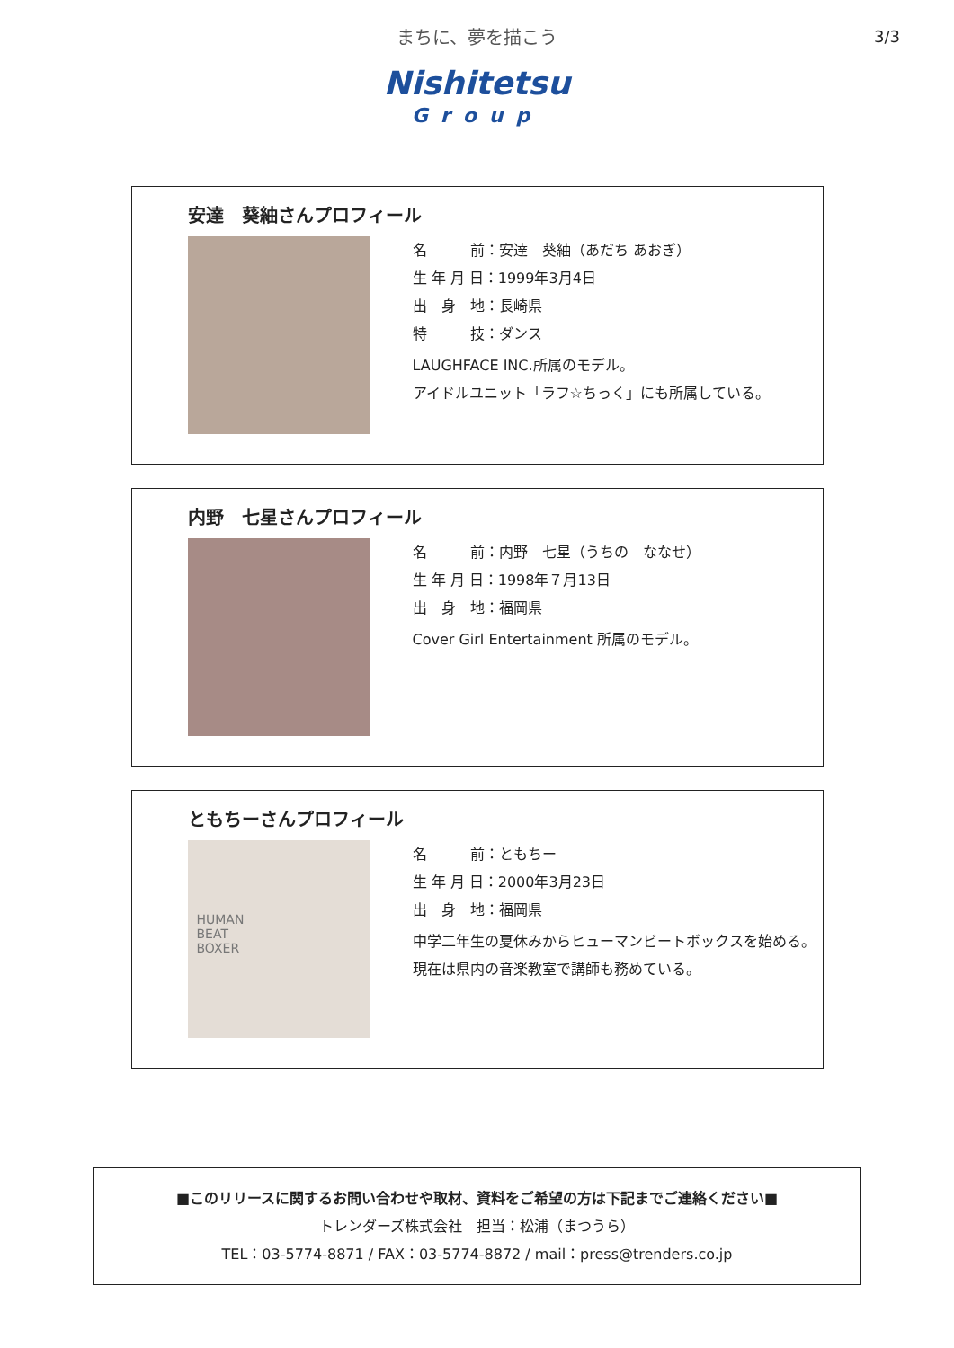まちに、夢を描こう
3/3
Nishitetsu
Group
安達　葵紬さんプロフィール
名　　　前：安達　葵紬（あだち あおぎ）
生 年 月 日：1999年3月4日
出　身　地：長崎県
特　　　技：ダンス
LAUGHFACE INC.所属のモデル。
アイドルユニット「ラフ☆ちっく」にも所属している。
内野　七星さんプロフィール
名　　　前：内野　七星（うちの　ななせ）
生 年 月 日：1998年７月13日
出　身　地：福岡県
Cover Girl Entertainment 所属のモデル。
ともちーさんプロフィール
HUMAN
BEAT
BOXER
名　　　前：ともちー
生 年 月 日：2000年3月23日
出　身　地：福岡県
中学二年生の夏休みからヒューマンビートボックスを始める。
現在は県内の音楽教室で講師も務めている。
■このリリースに関するお問い合わせや取材、資料をご希望の方は下記までご連絡ください■
トレンダーズ株式会社　担当：松浦（まつうら）
TEL：03-5774-8871 / FAX：03-5774-8872 / mail：press@trenders.co.jp